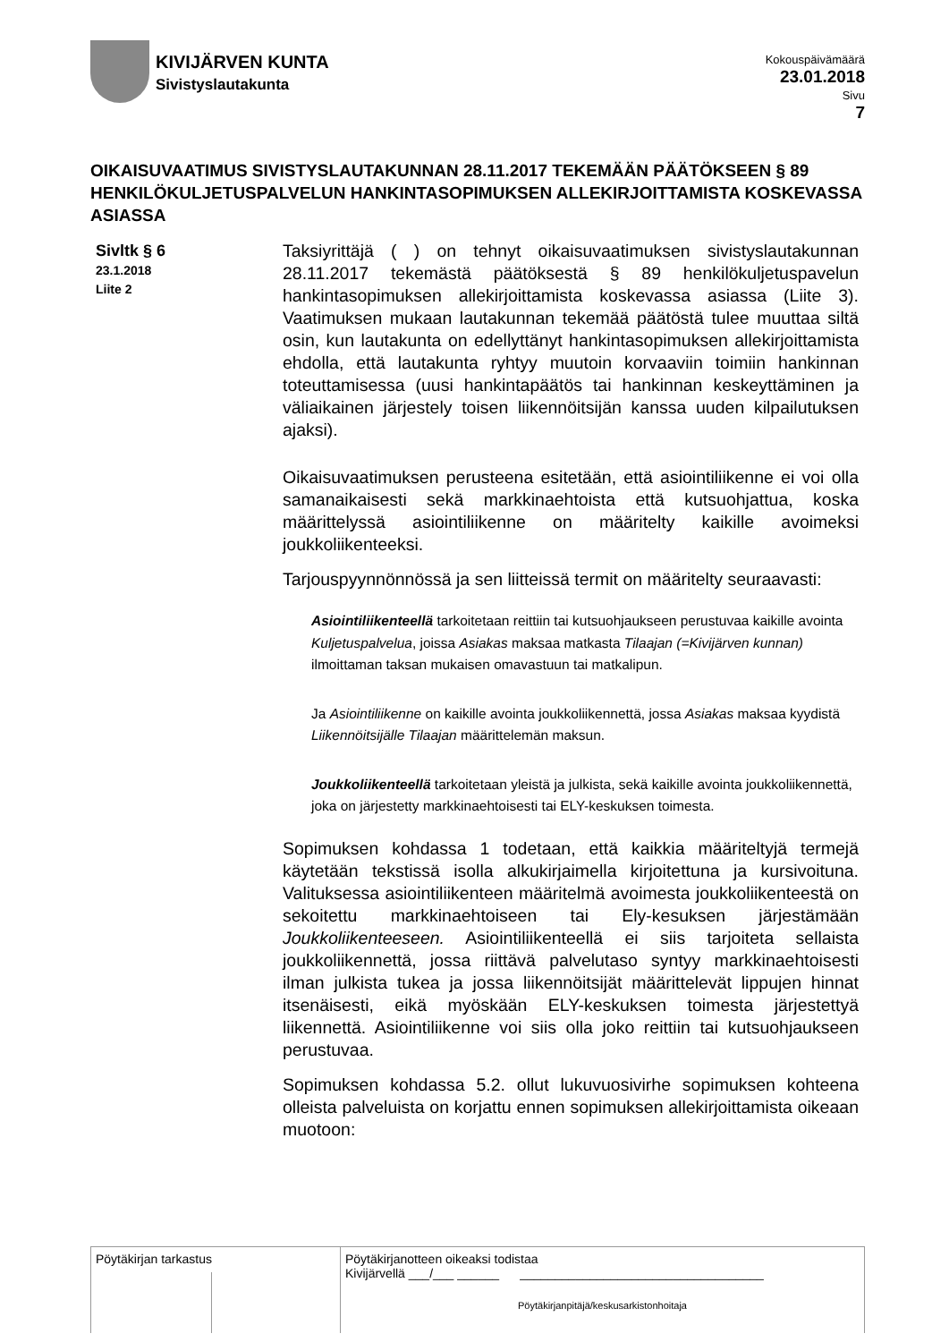KIVIJÄRVEN KUNTA
Sivistyslautakunta
Kokouspäivämäärä
23.01.2018
Sivu
7
OIKAISUVAATIMUS SIVISTYSLAUTAKUNNAN 28.11.2017 TEKEMÄÄN PÄÄTÖKSEEN § 89 HENKILÖKULJETUSPALVELUN HANKINTASOPIMUKSEN ALLEKIRJOITTAMISTA KOSKEVASSA ASIASSA
Sivltk § 6
23.1.2018
Liite 2
Taksiyrittäjä ( ) on tehnyt oikaisuvaatimuksen sivistyslautakunnan 28.11.2017 tekemästä päätöksestä § 89 henkilökuljetuspavelun hankintasopimuksen allekirjoittamista koskevassa asiassa (Liite 3). Vaatimuksen mukaan lautakunnan tekemää päätöstä tulee muuttaa siltä osin, kun lautakunta on edellyttänyt hankintasopimuksen allekirjoittamista ehdolla, että lautakunta ryhtyy muutoin korvaaviin toimiin hankinnan toteuttamisessa (uusi hankintapäätös tai hankinnan keskeyttäminen ja väliaikainen järjestely toisen liikennöitsijän kanssa uuden kilpailutuksen ajaksi).
Oikaisuvaatimuksen perusteena esitetään, että asiointiliikenne ei voi olla samanaikaisesti sekä markkinaehtoista että kutsuohjattua, koska määrittelyssä asiointiliikenne on määritelty kaikille avoimeksi joukkoliikenteeksi.
Tarjouspyynnönnössä ja sen liitteissä termit on määritelty seuraavasti:
Asiointiliikenteellä tarkoitetaan reittiin tai kutsuohjaukseen perustuvaa kaikille avointa Kuljetuspalvelua, joissa Asiakas maksaa matkasta Tilaajan (=Kivijärven kunnan) ilmoittaman taksan mukaisen omavastuun tai matkalipun.
Ja Asiointiliikenne on kaikille avointa joukkoliikennettä, jossa Asiakas maksaa kyydistä Liikennöitsijälle Tilaajan määrittelemän maksun.
Joukkoliikenteellä tarkoitetaan yleistä ja julkista, sekä kaikille avointa joukkoliikennettä, joka on järjestetty markkinaehtoisesti tai ELY-keskuksen toimesta.
Sopimuksen kohdassa 1 todetaan, että kaikkia määriteltyjä termejä käytetään tekstissä isolla alkukirjaimella kirjoitettuna ja kursivoituna. Valituksessa asiointiliikenteen määritelmä avoimesta joukkoliikenteestä on sekoitettu markkinaehtoiseen tai Ely-kesuksen järjestämään Joukkoliikenteeseen. Asiointiliikenteellä ei siis tarjoiteta sellaista joukkoliikennettä, jossa riittävä palvelutaso syntyy markkinaehtoisesti ilman julkista tukea ja jossa liikennöitsijät määrittelevät lippujen hinnat itsenäisesti, eikä myöskään ELY-keskuksen toimesta järjestettyä liikennettä. Asiointiliikenne voi siis olla joko reittiin tai kutsuohjaukseen perustuvaa.
Sopimuksen kohdassa 5.2. ollut lukuvuosivirhe sopimuksen kohteena olleista palveluista on korjattu ennen sopimuksen allekirjoittamista oikeaan muotoon:
Pöytäkirjan tarkastus Pöytäkirjanotteen oikeaksi todistaa
Kivijärvellä ___/___ ______ ___________________________________
Pöytäkirjanpitäjä/keskusarkistonhoitaja